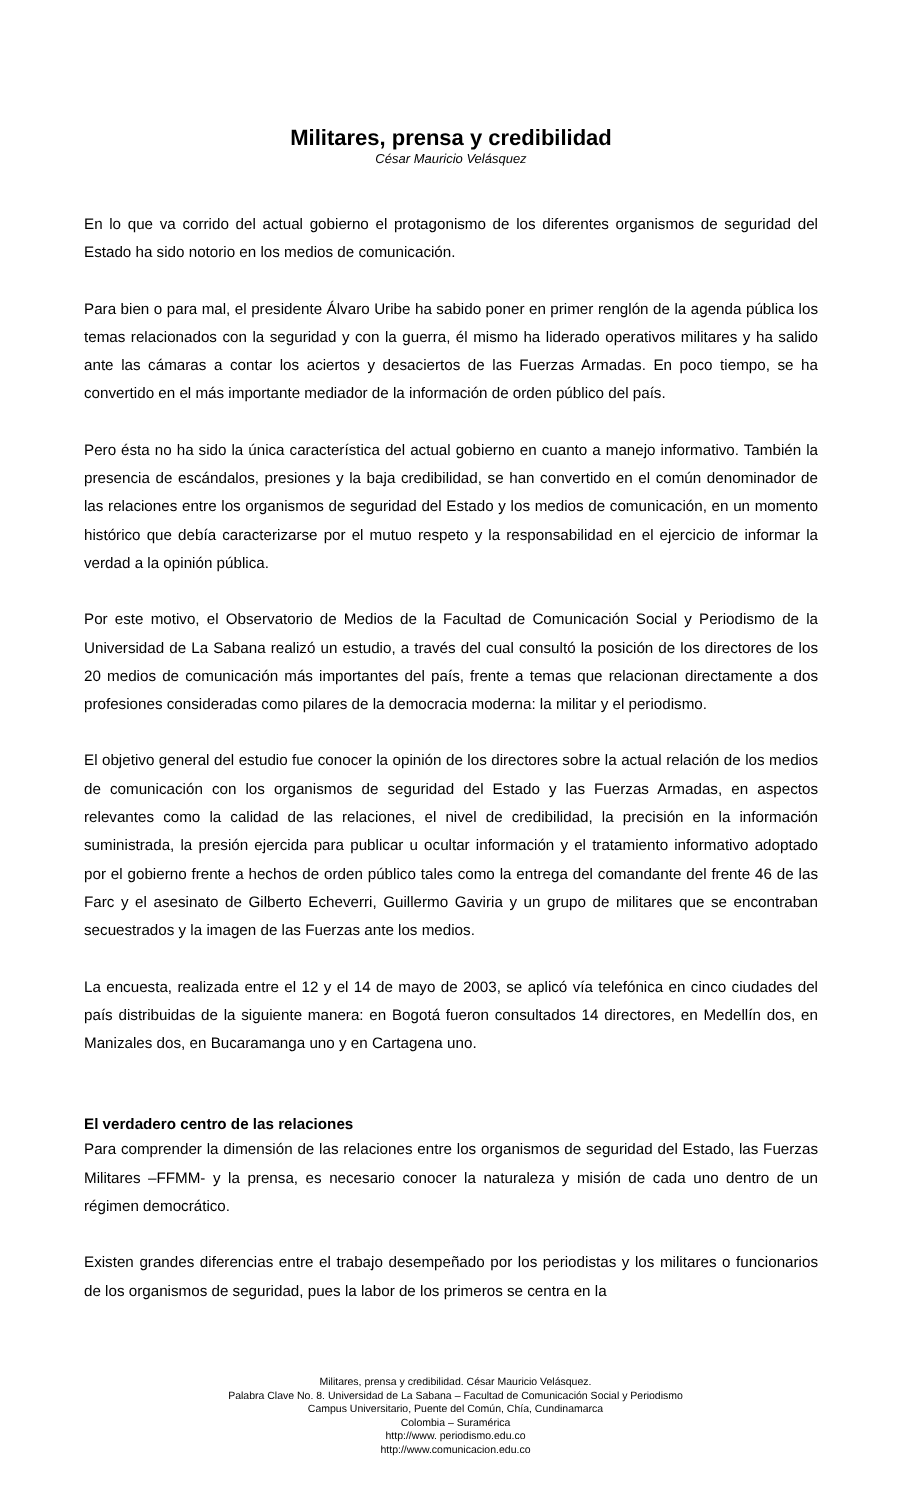Militares, prensa y credibilidad
César Mauricio Velásquez
En lo que va corrido del actual gobierno el protagonismo de los diferentes organismos de seguridad del Estado ha sido notorio en los medios de comunicación.
Para bien o para mal, el presidente Álvaro Uribe ha sabido poner en primer renglón de la agenda pública los temas relacionados con la seguridad y con la guerra, él mismo ha liderado operativos militares y ha salido ante las cámaras a contar los aciertos y desaciertos de las Fuerzas Armadas. En poco tiempo, se ha convertido en el más importante mediador de la información de orden público del país.
Pero ésta no ha sido la única característica del actual gobierno en cuanto a manejo informativo. También la presencia de escándalos, presiones y la baja credibilidad, se han convertido en el común denominador de las relaciones entre los organismos de seguridad del Estado y los medios de comunicación, en un momento histórico que debía caracterizarse por el mutuo respeto y la responsabilidad en el ejercicio de informar la verdad a la opinión pública.
Por este motivo, el Observatorio de Medios de la Facultad de Comunicación Social y Periodismo de la Universidad de La Sabana realizó un estudio, a través del cual consultó la posición de los directores de los 20 medios de comunicación más importantes del país, frente a temas que relacionan directamente a dos profesiones consideradas como pilares de la democracia moderna: la militar y el periodismo.
El objetivo general del estudio fue conocer la opinión de los directores sobre la actual relación de los medios de comunicación con los organismos de seguridad del Estado y las Fuerzas Armadas, en aspectos relevantes como la calidad de las relaciones, el nivel de credibilidad, la precisión en la información suministrada, la presión ejercida para publicar u ocultar información y el tratamiento informativo adoptado por el gobierno frente a hechos de orden público tales como la entrega del comandante del frente 46 de las Farc y el asesinato de Gilberto Echeverri, Guillermo Gaviria y un grupo de militares que se encontraban secuestrados y la imagen de las Fuerzas ante los medios.
La encuesta, realizada entre el 12 y el 14 de mayo de 2003, se aplicó vía telefónica en cinco ciudades del país distribuidas de la siguiente manera: en Bogotá fueron consultados 14 directores, en Medellín dos, en Manizales dos, en Bucaramanga uno y en Cartagena uno.
El verdadero centro de las relaciones
Para comprender la dimensión de las relaciones entre los organismos de seguridad del Estado, las Fuerzas Militares –FFMM- y la prensa, es necesario conocer la naturaleza y misión de cada uno dentro de un régimen democrático.
Existen grandes diferencias entre el trabajo desempeñado por los periodistas y los militares o funcionarios de los organismos de seguridad, pues la labor de los primeros se centra en la
Militares, prensa y credibilidad. César Mauricio Velásquez.
Palabra Clave No. 8. Universidad de La Sabana – Facultad de Comunicación Social y Periodismo
Campus Universitario, Puente del Común, Chía, Cundinamarca
Colombia – Suramérica
http://www. periodismo.edu.co
http://www.comunicacion.edu.co